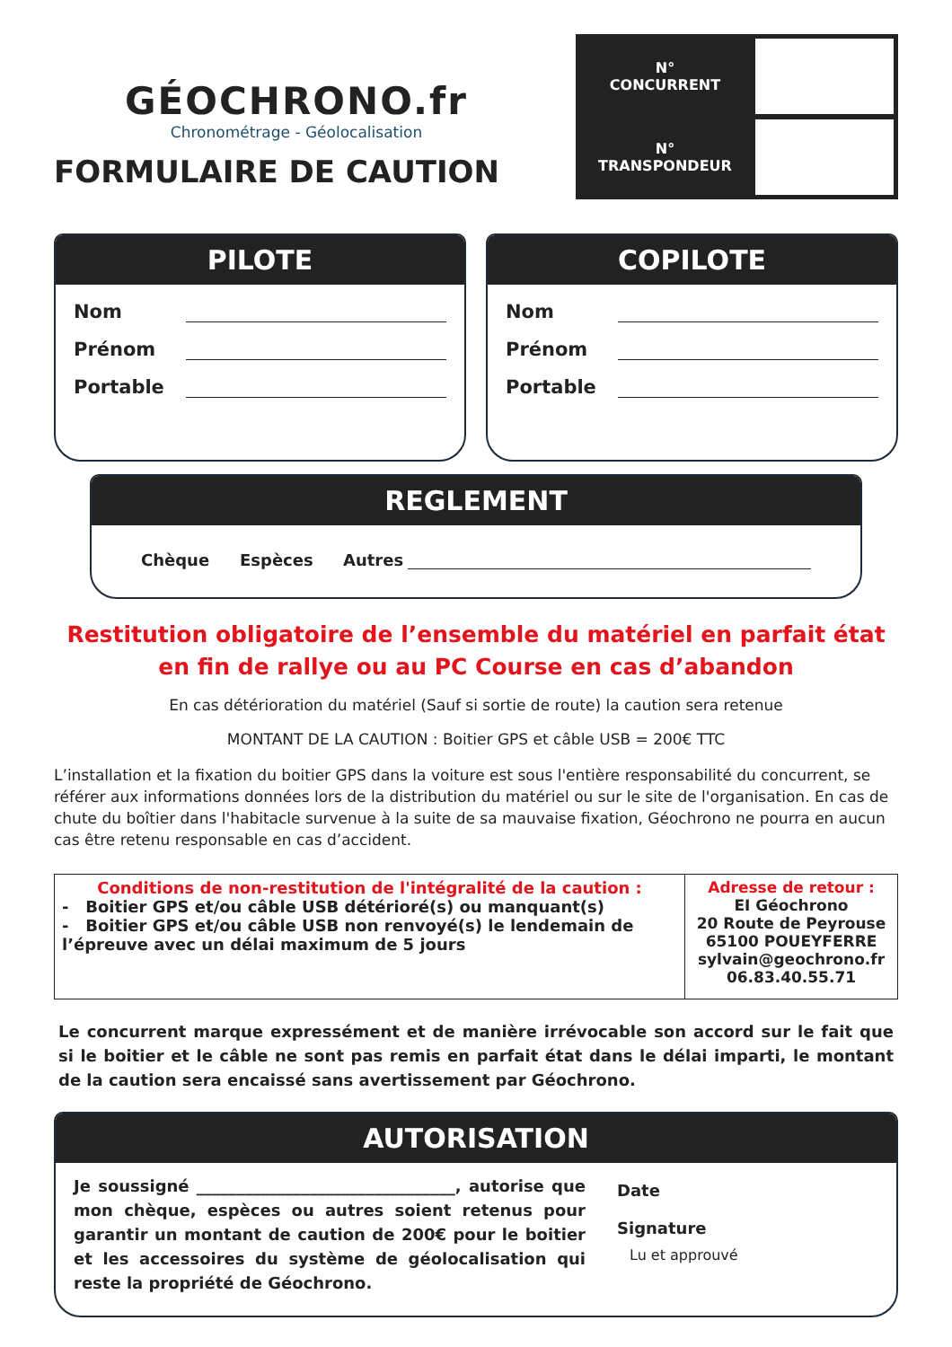GÉOCHRONO.fr
Chronométrage - Géolocalisation
FORMULAIRE DE CAUTION
N°
CONCURRENT
N°
TRANSPONDEUR
PILOTE
Nom
Prénom
Portable
COPILOTE
Nom
Prénom
Portable
REGLEMENT
Chèque Espèces Autres
Restitution obligatoire de l’ensemble du matériel en parfait état
en fin de rallye ou au PC Course en cas d’abandon
En cas détérioration du matériel (Sauf si sortie de route) la caution sera retenue
MONTANT DE LA CAUTION : Boitier GPS et câble USB = 200€ TTC
L’installation et la fixation du boitier GPS dans la voiture est sous l'entière responsabilité du concurrent, se référer aux informations données lors de la distribution du matériel ou sur le site de l'organisation. En cas de chute du boîtier dans l'habitacle survenue à la suite de sa mauvaise fixation, Géochrono ne pourra en aucun cas être retenu responsable en cas d’accident.
| Conditions de non-restitution de l'intégralité de la caution : - Boitier GPS et/ou câble USB détérioré(s) ou manquant(s) - Boitier GPS et/ou câble USB non renvoyé(s) le lendemain de l’épreuve avec un délai maximum de 5 jours | Adresse de retour : EI Géochrono 20 Route de Peyrouse 65100 POUEYFERRE sylvain@geochrono.fr 06.83.40.55.71 |
Le concurrent marque expressément et de manière irrévocable son accord sur le fait que si le boitier et le câble ne sont pas remis en parfait état dans le délai imparti, le montant de la caution sera encaissé sans avertissement par Géochrono.
AUTORISATION
Je soussigné ________________________________, autorise que mon chèque, espèces ou autres soient retenus pour garantir un montant de caution de 200€ pour le boitier et les accessoires du système de géolocalisation qui reste la propriété de Géochrono.
Date
Signature
Lu et approuvé